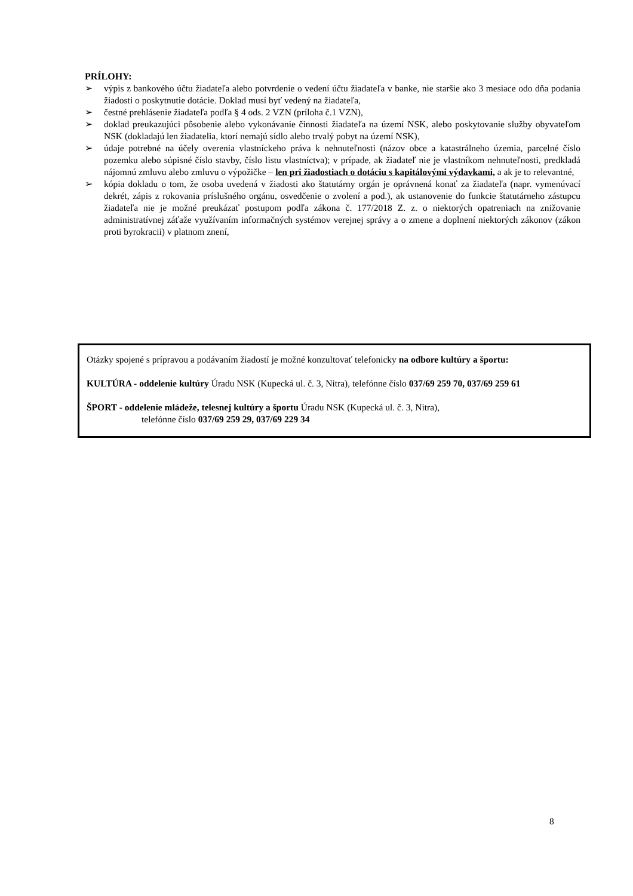PRÍLOHY:
➢ výpis z bankového účtu žiadateľa alebo potvrdenie o vedení účtu žiadateľa v banke, nie staršie ako 3 mesiace odo dňa podania žiadosti o poskytnutie dotácie. Doklad musí byť vedený na žiadateľa,
➢ čestné prehlásenie žiadateľa podľa § 4 ods. 2 VZN (príloha č.1 VZN),
➢ doklad preukazujúci pôsobenie alebo vykonávanie činnosti žiadateľa na území NSK, alebo poskytovanie služby obyvateľom NSK (dokladajú len žiadatelia, ktorí nemajú sídlo alebo trvalý pobyt na území NSK),
➢ údaje potrebné na účely overenia vlastníckeho práva k nehnuteľnosti (názov obce a katastrálneho územia, parcelné číslo pozemku alebo súpisné číslo stavby, číslo listu vlastníctva); v prípade, ak žiadateľ nie je vlastníkom nehnuteľnosti, predkladá nájomnú zmluvu alebo zmluvu o výpožičke – len pri žiadostiach o dotáciu s kapitálovými výdavkami, a ak je to relevantné,
➢ kópia dokladu o tom, že osoba uvedená v žiadosti ako štatutárny orgán je oprávnená konať za žiadateľa (napr. vymenúvací dekrét, zápis z rokovania príslušného orgánu, osvedčenie o zvolení a pod.), ak ustanovenie do funkcie štatutárneho zástupcu žiadateľa nie je možné preukázať postupom podľa zákona č. 177/2018 Z. z. o niektorých opatreniach na znižovanie administratívnej záťaže využívaním informačných systémov verejnej správy a o zmene a doplnení niektorých zákonov (zákon proti byrokracii) v platnom znení,
Otázky spojené s prípravou a podávaním žiadostí je možné konzultovať telefonicky na odbore kultúry a športu:
KULTÚRA - oddelenie kultúry Úradu NSK (Kupecká ul. č. 3, Nitra), telefónne číslo 037/69 259 70, 037/69 259 61
ŠPORT - oddelenie mládeže, telesnej kultúry a športu Úradu NSK (Kupecká ul. č. 3, Nitra),
telefónne číslo 037/69 259 29, 037/69 229 34
8